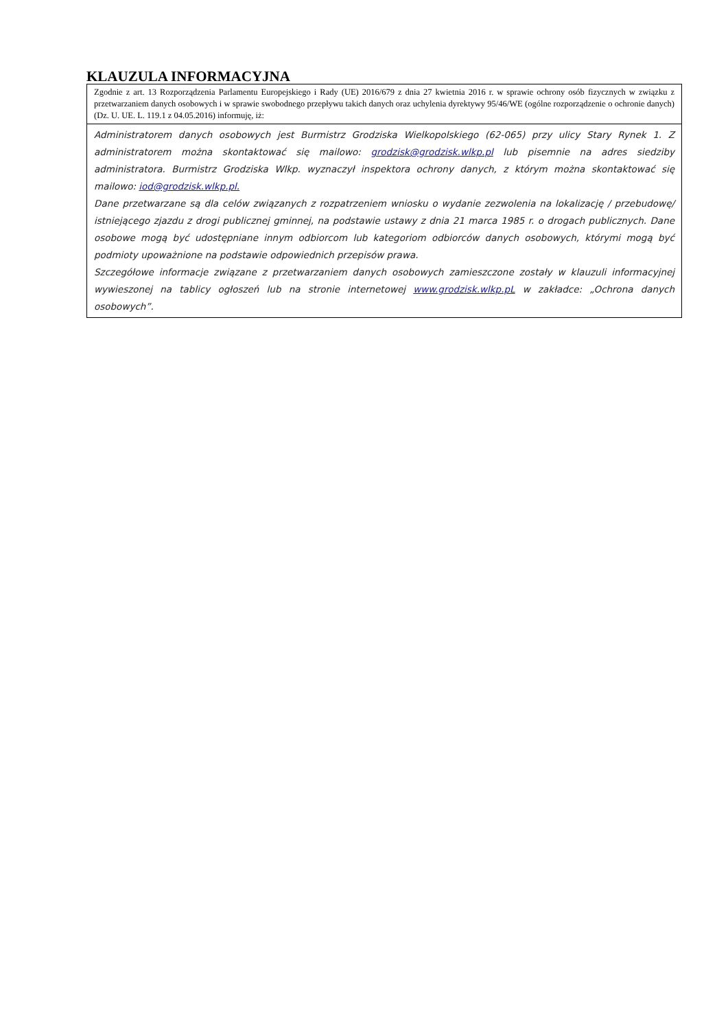KLAUZULA INFORMACYJNA
| Zgodnie z art. 13 Rozporządzenia Parlamentu Europejskiego i Rady (UE) 2016/679 z dnia 27 kwietnia 2016 r. w sprawie ochrony osób fizycznych w związku z przetwarzaniem danych osobowych i w sprawie swobodnego przepływu takich danych oraz uchylenia dyrektywy 95/46/WE (ogólne rozporządzenie o ochronie danych) (Dz. U. UE. L. 119.1 z 04.05.2016) informuję, iż: |
| Administratorem danych osobowych jest Burmistrz Grodziska Wielkopolskiego (62-065) przy ulicy Stary Rynek 1. Z administratorem można skontaktować się mailowo: grodzisk@grodzisk.wlkp.pl lub pisemnie na adres siedziby administratora. Burmistrz Grodziska Wlkp. wyznaczył inspektora ochrony danych, z którym można skontaktować się mailowo: iod@grodzisk.wlkp.pl. Dane przetwarzane są dla celów związanych z rozpatrzeniem wniosku o wydanie zezwolenia na lokalizację / przebudowę/ istniejącego zjazdu z drogi publicznej gminnej, na podstawie ustawy z dnia 21 marca 1985 r. o drogach publicznych. Dane osobowe mogą być udostępniane innym odbiorcom lub kategoriom odbiorców danych osobowych, którymi mogą być podmioty upoważnione na podstawie odpowiednich przepisów prawa. Szczegółowe informacje związane z przetwarzaniem danych osobowych zamieszczone zostały w klauzuli informacyjnej wywieszonej na tablicy ogłoszeń lub na stronie internetowej www.grodzisk.wlkp.pL w zakładce: „Ochrona danych osobowych”. |